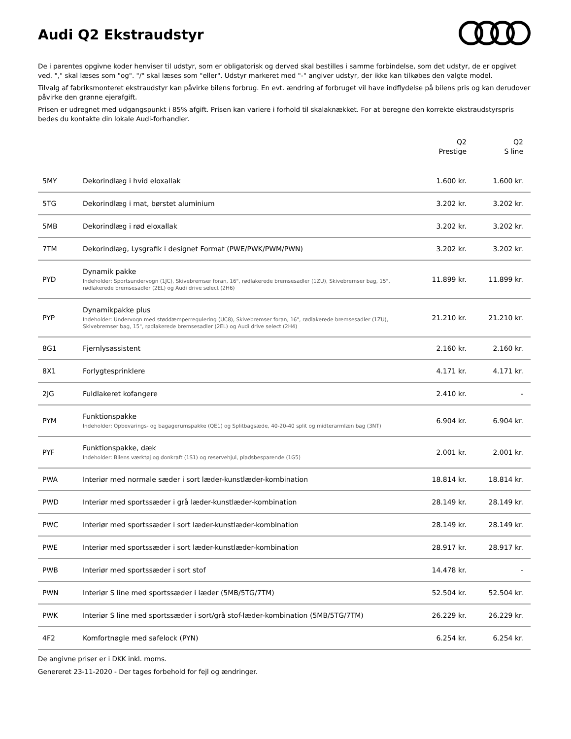Audi Q2 Ekstraudstyr
De i parentes opgivne koder henviser til udstyr, som er obligatorisk og derved skal bestilles i samme forbindelse, som det udstyr, de er opgivet ved. "," skal læses som "og". "/" skal læses som "eller". Udstyr markeret med "-" angiver udstyr, der ikke kan tilkøbes den valgte model.
Tilvalg af fabriksmonteret ekstraudstyr kan påvirke bilens forbrug. En evt. ændring af forbruget vil have indflydelse på bilens pris og kan derudover påvirke den grønne ejerafgift.
Prisen er udregnet med udgangspunkt i 85% afgift. Prisen kan variere i forhold til skalaknækket. For at beregne den korrekte ekstraudstyrspris bedes du kontakte din lokale Audi-forhandler.
| | | Q2 Prestige | Q2 S line |
| --- | --- | --- | --- |
| 5MY | Dekorindlæg i hvid eloxallak | 1.600 kr. | 1.600 kr. |
| 5TG | Dekorindlæg i mat, børstet aluminium | 3.202 kr. | 3.202 kr. |
| 5MB | Dekorindlæg i rød eloxallak | 3.202 kr. | 3.202 kr. |
| 7TM | Dekorindlæg, Lysgrafik i designet Format (PWE/PWK/PWM/PWN) | 3.202 kr. | 3.202 kr. |
| PYD | Dynamik pakke Indeholder: Sportsundervogn (1JC), Skivebremser foran, 16", rødlakerede bremsesadler (1ZU), Skivebremser bag, 15", rødlakerede bremsesadler (2EL) og Audi drive select (2H6) | 11.899 kr. | 11.899 kr. |
| PYP | Dynamikpakke plus Indeholder: Undervogn med støddæmperregulering (UC8), Skivebremser foran, 16", rødlakerede bremsesadler (1ZU), Skivebremser bag, 15", rødlakerede bremsesadler (2EL) og Audi drive select (2H4) | 21.210 kr. | 21.210 kr. |
| 8G1 | Fjernlysassistent | 2.160 kr. | 2.160 kr. |
| 8X1 | Forlygtesprinklere | 4.171 kr. | 4.171 kr. |
| 2JG | Fuldlakeret kofangere | 2.410 kr. | - |
| PYM | Funktionspakke Indeholder: Opbevarings- og bagagerumspakke (QE1) og Splitbagsæde, 40-20-40 split og midterarmlæn bag (3NT) | 6.904 kr. | 6.904 kr. |
| PYF | Funktionspakke, dæk Indeholder: Bilens værktøj og donkraft (1S1) og reservehjul, pladsbesparende (1G5) | 2.001 kr. | 2.001 kr. |
| PWA | Interiør med normale sæder i sort læder-kunstlæder-kombination | 18.814 kr. | 18.814 kr. |
| PWD | Interiør med sportssæder i grå læder-kunstlæder-kombination | 28.149 kr. | 28.149 kr. |
| PWC | Interiør med sportssæder i sort læder-kunstlæder-kombination | 28.149 kr. | 28.149 kr. |
| PWE | Interiør med sportssæder i sort læder-kunstlæder-kombination | 28.917 kr. | 28.917 kr. |
| PWB | Interiør med sportssæder i sort stof | 14.478 kr. | - |
| PWN | Interiør S line med sportssæder i læder (5MB/5TG/7TM) | 52.504 kr. | 52.504 kr. |
| PWK | Interiør S line med sportssæder i sort/grå stof-læder-kombination (5MB/5TG/7TM) | 26.229 kr. | 26.229 kr. |
| 4F2 | Komfortnøgle med safelock (PYN) | 6.254 kr. | 6.254 kr. |
De angivne priser er i DKK inkl. moms.
Genereret 23-11-2020 - Der tages forbehold for fejl og ændringer.